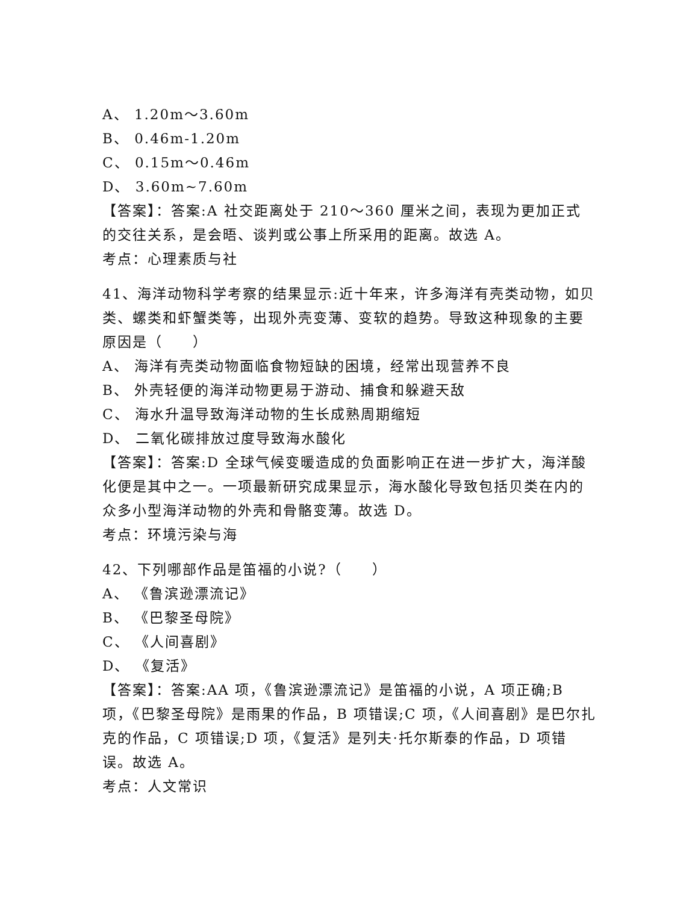A、 1.20m～3.60m
B、 0.46m-1.20m
C、 0.15m～0.46m
D、 3.60m~7.60m
【答案】：答案:A 社交距离处于 210～360 厘米之间，表现为更加正式的交往关系，是会晤、谈判或公事上所采用的距离。故选 A。
考点：心理素质与社
41、海洋动物科学考察的结果显示:近十年来，许多海洋有壳类动物，如贝类、螺类和虾蟹类等，出现外壳变薄、变软的趋势。导致这种现象的主要原因是（　　）
A、 海洋有壳类动物面临食物短缺的困境，经常出现营养不良
B、 外壳轻便的海洋动物更易于游动、捕食和躲避天敌
C、 海水升温导致海洋动物的生长成熟周期缩短
D、 二氧化碳排放过度导致海水酸化
【答案】：答案:D 全球气候变暖造成的负面影响正在进一步扩大，海洋酸化便是其中之一。一项最新研究成果显示，海水酸化导致包括贝类在内的众多小型海洋动物的外壳和骨骼变薄。故选 D。
考点：环境污染与海
42、下列哪部作品是笛福的小说?（　　）
A、 《鲁滨逊漂流记》
B、 《巴黎圣母院》
C、 《人间喜剧》
D、 《复活》
【答案】：答案:AA 项，《鲁滨逊漂流记》是笛福的小说，A 项正确;B 项，《巴黎圣母院》是雨果的作品，B 项错误;C 项，《人间喜剧》是巴尔扎克的作品，C 项错误;D 项，《复活》是列夫·托尔斯泰的作品，D 项错误。故选 A。
考点：人文常识